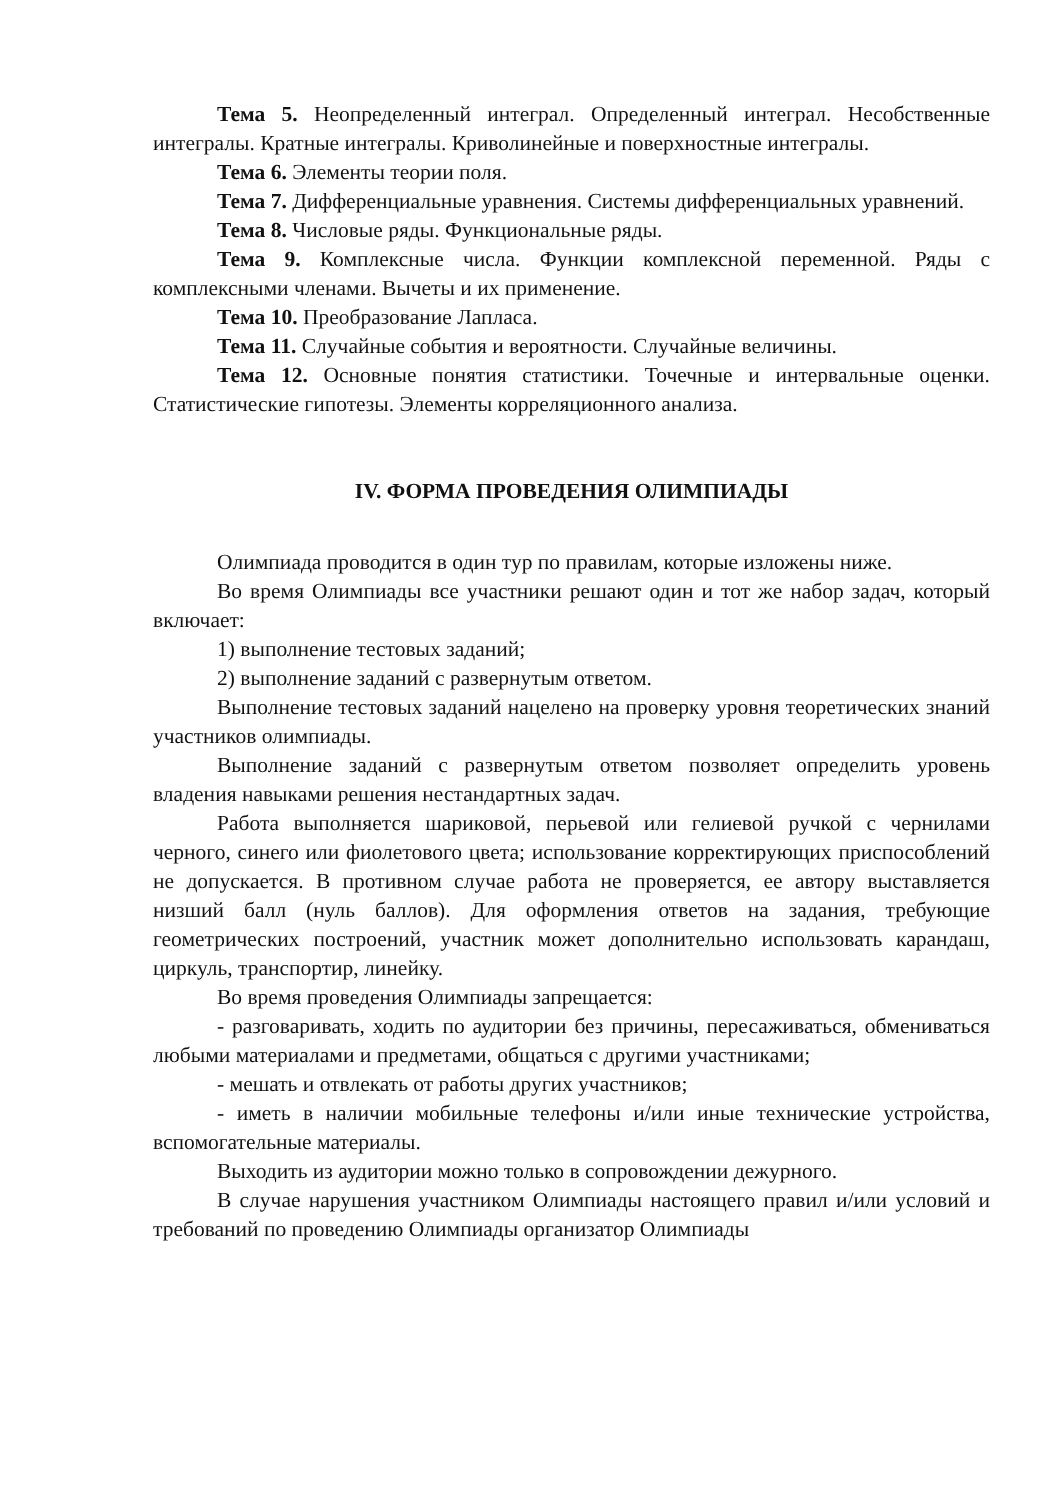Тема 5. Неопределенный интеграл. Определенный интеграл. Несобственные интегралы. Кратные интегралы. Криволинейные и поверхностные интегралы.
Тема 6. Элементы теории поля.
Тема 7. Дифференциальные уравнения. Системы дифференциальных уравнений.
Тема 8. Числовые ряды. Функциональные ряды.
Тема 9. Комплексные числа. Функции комплексной переменной. Ряды с комплексными членами. Вычеты и их применение.
Тема 10. Преобразование Лапласа.
Тема 11. Случайные события и вероятности. Случайные величины.
Тема 12. Основные понятия статистики. Точечные и интервальные оценки. Статистические гипотезы. Элементы корреляционного анализа.
IV. ФОРМА ПРОВЕДЕНИЯ ОЛИМПИАДЫ
Олимпиада проводится в один тур по правилам, которые изложены ниже.
Во время Олимпиады все участники решают один и тот же набор задач, который включает:
1) выполнение тестовых заданий;
2) выполнение заданий с развернутым ответом.
Выполнение тестовых заданий нацелено на проверку уровня теоретических знаний участников олимпиады.
Выполнение заданий с развернутым ответом позволяет определить уровень владения навыками решения нестандартных задач.
Работа выполняется шариковой, перьевой или гелиевой ручкой с чернилами черного, синего или фиолетового цвета; использование корректирующих приспособлений не допускается. В противном случае работа не проверяется, ее автору выставляется низший балл (нуль баллов). Для оформления ответов на задания, требующие геометрических построений, участник может дополнительно использовать карандаш, циркуль, транспортир, линейку.
Во время проведения Олимпиады запрещается:
- разговаривать, ходить по аудитории без причины, пересаживаться, обмениваться любыми материалами и предметами, общаться с другими участниками;
- мешать и отвлекать от работы других участников;
- иметь в наличии мобильные телефоны и/или иные технические устройства, вспомогательные материалы.
Выходить из аудитории можно только в сопровождении дежурного.
В случае нарушения участником Олимпиады настоящего правил и/или условий и требований по проведению Олимпиады организатор Олимпиады